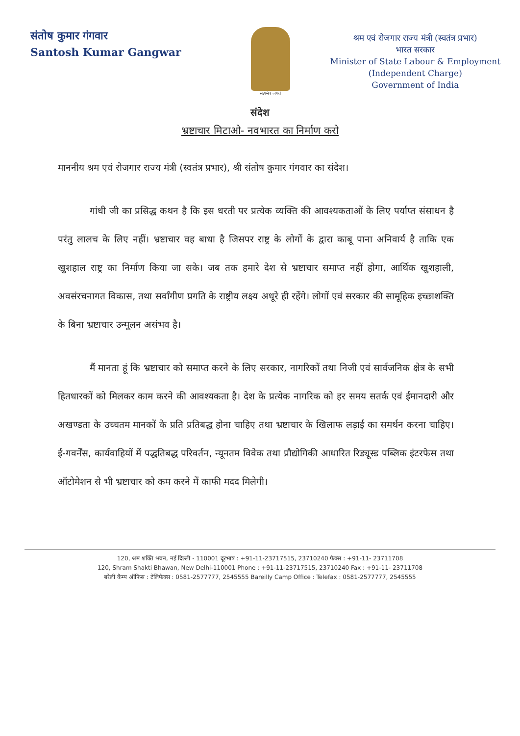संतोष कुमार गंगवार
Santosh Kumar Gangwar
सत्यमेव जयते
श्रम एवं रोजगार राज्य मंत्री (स्वतंत्र प्रभार)
भारत सरकार
Minister of State Labour & Employment
(Independent Charge)
Government of India
संदेश
भ्रष्टाचार मिटाओ- नवभारत का निर्माण करो
माननीय श्रम एवं रोजगार राज्य मंत्री (स्वतंत्र प्रभार), श्री संतोष कुमार गंगवार का संदेश।
गांधी जी का प्रसिद्ध कथन है कि इस धरती पर प्रत्येक व्यक्ति की आवश्यकताओं के लिए पर्याप्त संसाधन है परंतु लालच के लिए नहीं। भ्रष्टाचार वह बाधा है जिसपर राष्ट्र के लोगों के द्वारा काबू पाना अनिवार्य है ताकि एक खुशहाल राष्ट्र का निर्माण किया जा सके। जब तक हमारे देश से भ्रष्टाचार समाप्त नहीं होगा, आर्थिक खुशहाली, अवसंरचनागत विकास, तथा सर्वांगीण प्रगति के राष्ट्रीय लक्ष्य अधूरे ही रहेंगे। लोगों एवं सरकार की सामूहिक इच्छाशक्ति के बिना भ्रष्टाचार उन्मूलन असंभव है।
मैं मानता हूं कि भ्रष्टाचार को समाप्त करने के लिए सरकार, नागरिकों तथा निजी एवं सार्वजनिक क्षेत्र के सभी हितधारकों को मिलकर काम करने की आवश्यकता है। देश के प्रत्येक नागरिक को हर समय सतर्क एवं ईमानदारी और अखण्डता के उच्चतम मानकों के प्रति प्रतिबद्ध होना चाहिए तथा भ्रष्टाचार के खिलाफ लड़ाई का समर्थन करना चाहिए। ई-गवर्नेंस, कार्यवाहियों में पद्धतिबद्ध परिवर्तन, न्यूनतम विवेक तथा प्रौद्योगिकी आधारित रिड्यूस्ड पब्लिक इंटरफेस तथा ऑटोमेशन से भी भ्रष्टाचार को कम करने में काफी मदद मिलेगी।
120, श्रम शक्ति भवन, नई दिल्ली - 110001 दूरभाष : +91-11-23717515, 23710240 फैक्स : +91-11- 23711708
120, Shram Shakti Bhawan, New Delhi-110001 Phone : +91-11-23717515, 23710240 Fax : +91-11- 23711708
बरेली कैम्प ऑफिस : टेलिफैक्स : 0581-2577777, 2545555 Bareilly Camp Office : Telefax : 0581-2577777, 2545555